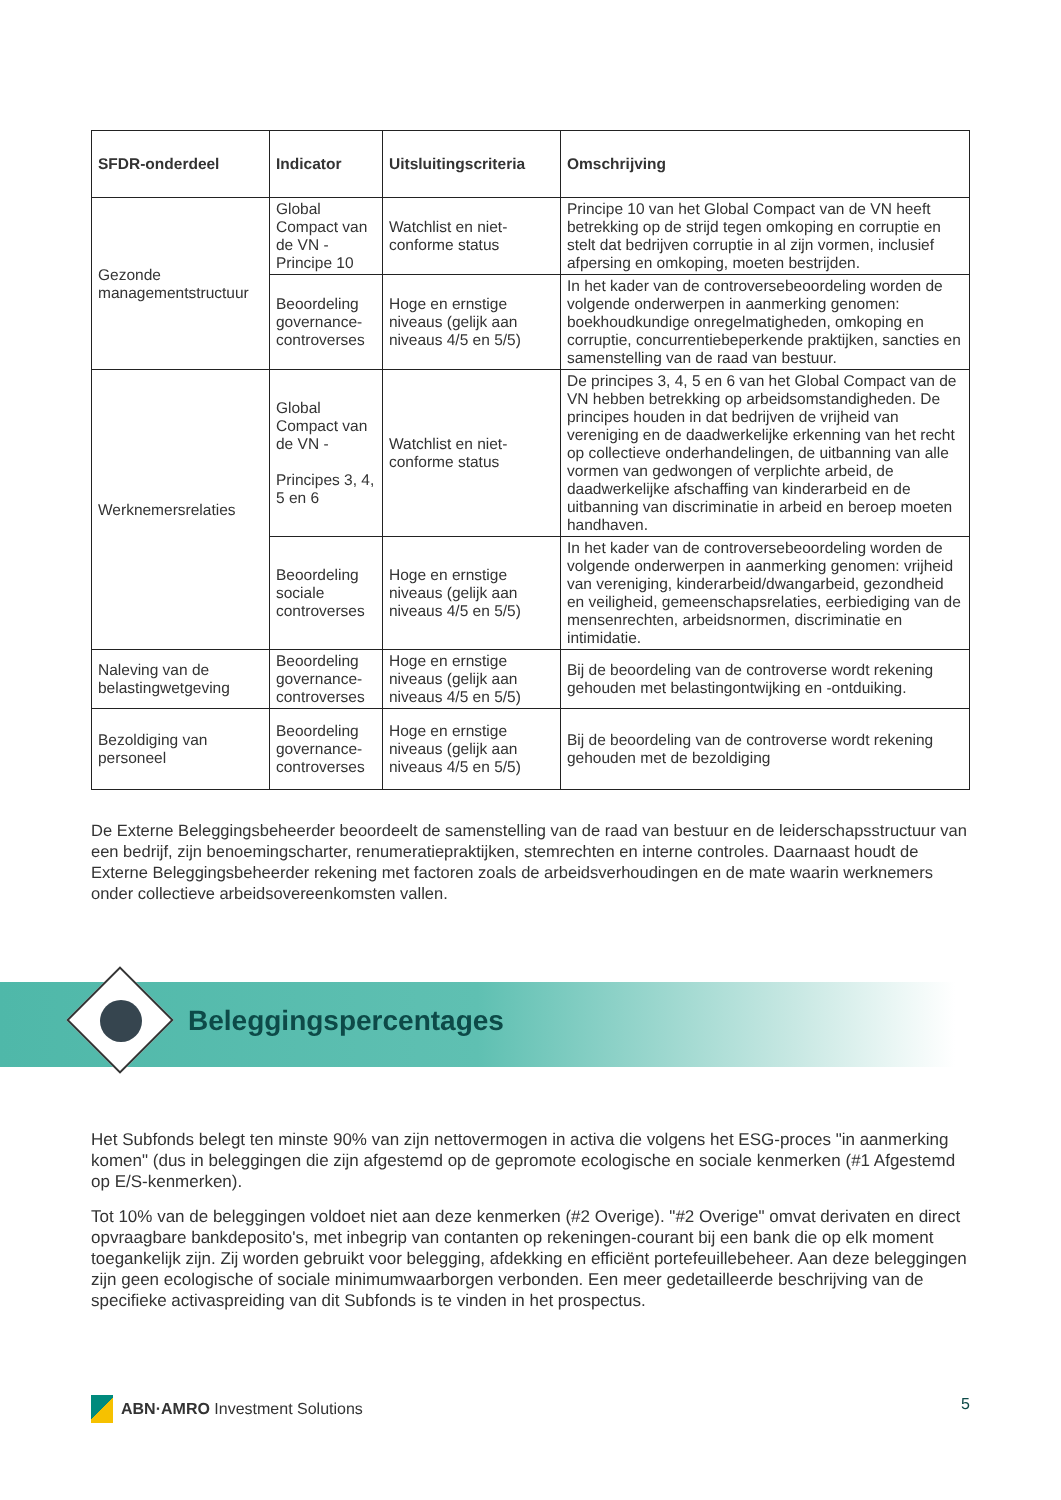| SFDR-onderdeel | Indicator | Uitsluitingscriteria | Omschrijving |
| --- | --- | --- | --- |
| Gezonde managementstructuur | Global Compact van de VN - Principe 10 | Watchlist en niet-conforme status | Principe 10 van het Global Compact van de VN heeft betrekking op de strijd tegen omkoping en corruptie en stelt dat bedrijven corruptie in al zijn vormen, inclusief afpersing en omkoping, moeten bestrijden. |
| | Beoordeling governance-controverses | Hoge en ernstige niveaus (gelijk aan niveaus 4/5 en 5/5) | In het kader van de controversebeoordeling worden de volgende onderwerpen in aanmerking genomen: boekhoudkundige onregelmatigheden, omkoping en corruptie, concurrentiebeperkende praktijken, sancties en samenstelling van de raad van bestuur. |
| Werknemersrelaties | Global Compact van de VN - Principes 3, 4, 5 en 6 | Watchlist en niet-conforme status | De principes 3, 4, 5 en 6 van het Global Compact van de VN hebben betrekking op arbeidsomstandigheden. De principes houden in dat bedrijven de vrijheid van vereniging en de daadwerkelijke erkenning van het recht op collectieve onderhandelingen, de uitbanning van alle vormen van gedwongen of verplichte arbeid, de daadwerkelijke afschaffing van kinderarbeid en de uitbanning van discriminatie in arbeid en beroep moeten handhaven. |
| | Beoordeling sociale controverses | Hoge en ernstige niveaus (gelijk aan niveaus 4/5 en 5/5) | In het kader van de controversebeoordeling worden de volgende onderwerpen in aanmerking genomen: vrijheid van vereniging, kinderarbeid/dwangarbeid, gezondheid en veiligheid, gemeenschapsrelaties, eerbiediging van de mensenrechten, arbeidsnormen, discriminatie en intimidatie. |
| Naleving van de belastingwetgeving | Beoordeling governance-controverses | Hoge en ernstige niveaus (gelijk aan niveaus 4/5 en 5/5) | Bij de beoordeling van de controverse wordt rekening gehouden met belastingontwijking en -ontduiking. |
| Bezoldiging van personeel | Beoordeling governance-controverses | Hoge en ernstige niveaus (gelijk aan niveaus 4/5 en 5/5) | Bij de beoordeling van de controverse wordt rekening gehouden met de bezoldiging |
De Externe Beleggingsbeheerder beoordeelt de samenstelling van de raad van bestuur en de leiderschapsstructuur van een bedrijf, zijn benoemingscharter, renumeratiepraktijken, stemrechten en interne controles. Daarnaast houdt de Externe Beleggingsbeheerder rekening met factoren zoals de arbeidsverhoudingen en de mate waarin werknemers onder collectieve arbeidsovereenkomsten vallen.
Het Subfonds belegt ten minste 90% van zijn nettovermogen in activa die volgens het ESG-proces "in aanmerking komen" (dus in beleggingen die zijn afgestemd op de gepromote ecologische en sociale kenmerken (#1 Afgestemd op E/S-kenmerken).
Tot 10% van de beleggingen voldoet niet aan deze kenmerken (#2 Overige). "#2 Overige" omvat derivaten en direct opvraagbare bankdeposito's, met inbegrip van contanten op rekeningen-courant bij een bank die op elk moment toegankelijk zijn. Zij worden gebruikt voor belegging, afdekking en efficiënt portefeuillebeheer. Aan deze beleggingen zijn geen ecologische of sociale minimumwaarborgen verbonden. Een meer gedetailleerde beschrijving van de specifieke activaspreiding van dit Subfonds is te vinden in het prospectus.
Beleggingspercentages
ABN·AMRO Investment Solutions 5